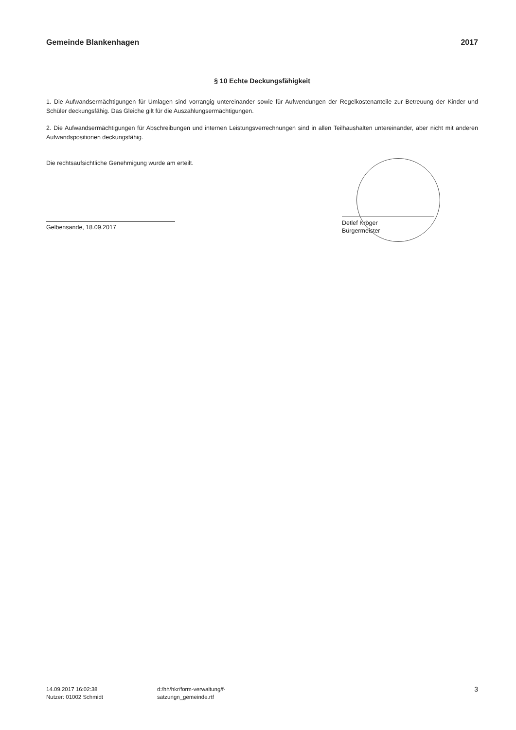Gemeinde Blankenhagen 2017
§ 10 Echte Deckungsfähigkeit
1. Die Aufwandsermächtigungen für Umlagen sind vorrangig untereinander sowie für Aufwendungen der Regelkostenanteile zur Betreuung der Kinder und Schüler deckungsfähig. Das Gleiche gilt für die Auszahlungsermächtigungen.
2. Die Aufwandsermächtigungen für Abschreibungen und internen Leistungsverrechnungen sind in allen Teilhaushalten untereinander, aber nicht mit anderen Aufwandspositionen deckungsfähig.
Die rechtsaufsichtliche Genehmigung wurde am erteilt.
Gelbensande, 18.09.2017
Detlef Kröger
Bürgermeister
14.09.2017 16:02:38
Nutzer: 01002 Schmidt
d:/hh/hkr/form-verwaltung/f-
satzungn_gemeinde.rtf
3